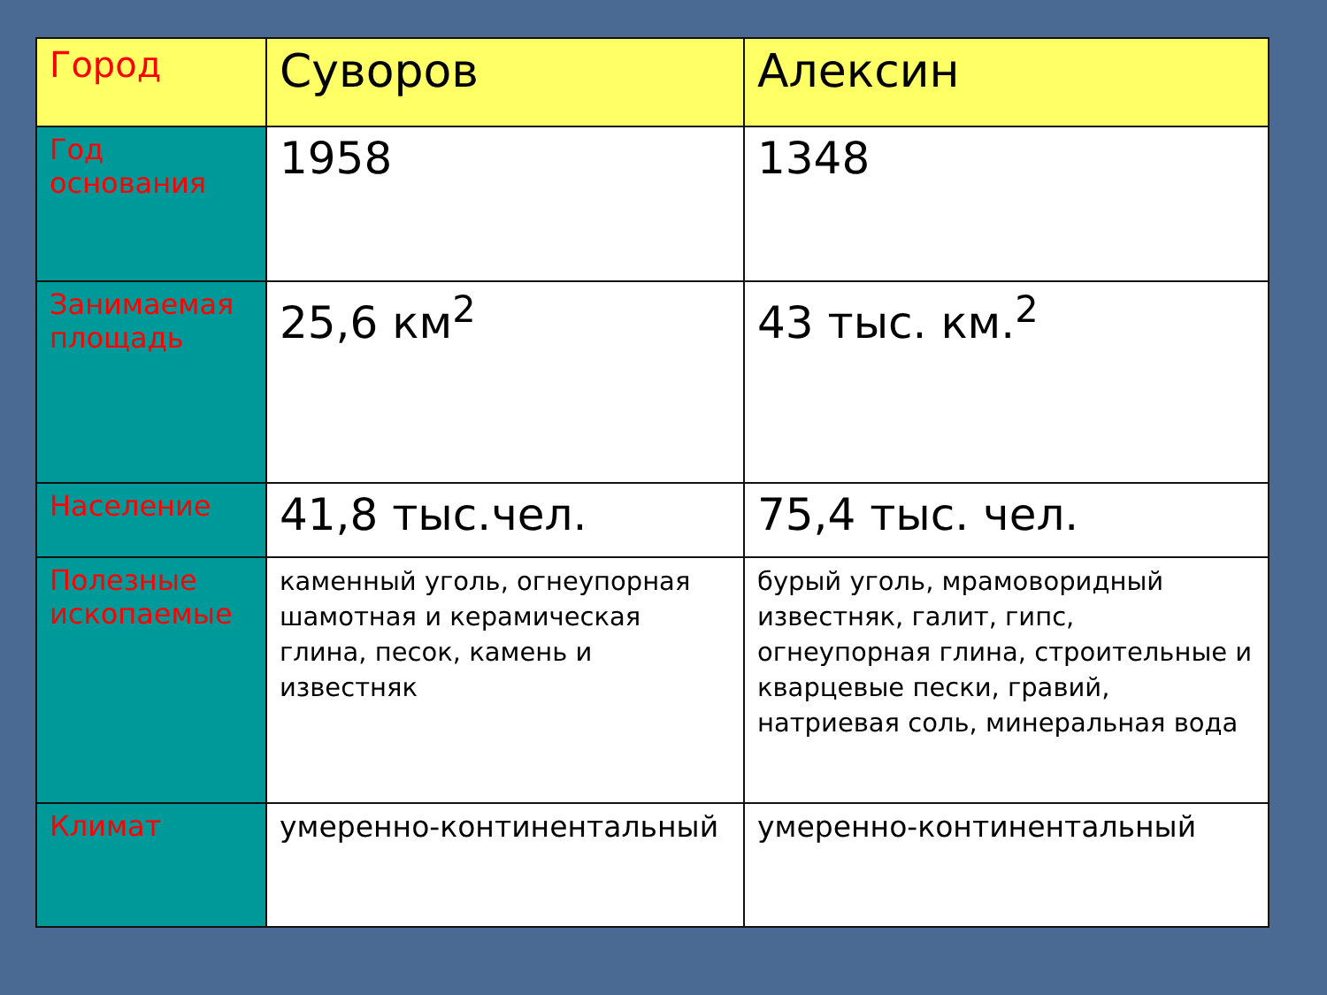| Город | Суворов | Алексин |
| Год основания | 1958 | 1348 |
| Занимаемая площадь | 25,6 км<sup>2</sup> | 43 тыс. км.<sup>2</sup> |
| Население | 41,8 тыс.чел. | 75,4 тыс. чел. |
| Полезные ископаемые | каменный уголь, огнеупорная шамотная и керамическая глина, песок, камень и известняк | бурый уголь, мрамоворидный известняк, галит, гипс, огнеупорная глина, строительные и кварцевые пески, гравий, натриевая соль, минеральная вода |
| Климат | умеренно-континентальный | умеренно-континентальный |